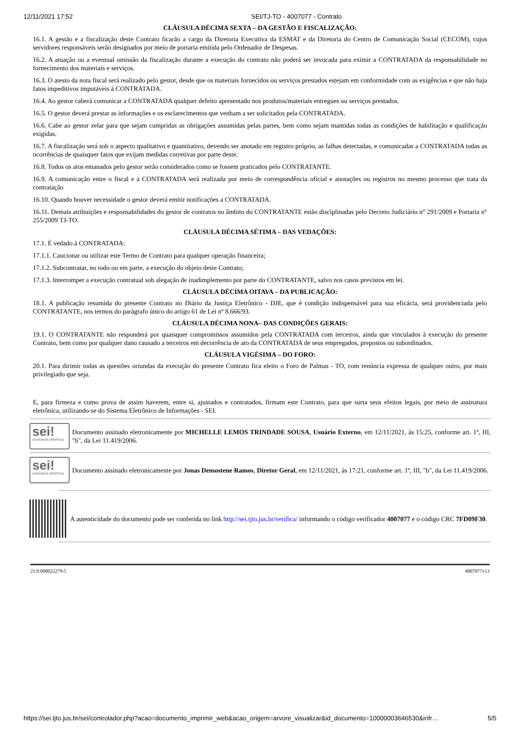12/11/2021 17:52 SEI/TJ-TO - 4007077 - Contrato
CLÁUSULA DÉCIMA SEXTA – DA GESTÃO E FISCALIZAÇÃO:
16.1. A gestão e a fiscalização deste Contrato ficarão a cargo da Diretoria Executiva da ESMAT e da Diretoria do Centro de Comunicação Social (CECOM), cujos servidores responsáveis serão designados por meio de portaria emitida pelo Ordenador de Despesas.
16.2. A atuação ou a eventual omissão da fiscalização durante a execução do contrato não poderá ser invocada para eximir a CONTRATADA da responsabilidade no fornecimento dos materiais e serviços.
16.3. O atesto da nota fiscal será realizado pelo gestor, desde que os materiais fornecidos ou serviços prestados estejam em conformidade com as exigências e que não haja fatos impeditivos imputáveis à CONTRATADA.
16.4. Ao gestor caberá comunicar a CONTRATADA qualquer defeito apresentado nos produtos/materiais entregues ou serviços prestados.
16.5. O gestor deverá prestar as informações e os esclarecimentos que venham a ser solicitados pela CONTRATADA.
16.6. Cabe ao gestor zelar para que sejam cumpridas as obrigações assumidas pelas partes, bem como sejam mantidas todas as condições de habilitação e qualificação exigidas.
16.7. A fiscalização será sob o aspecto qualitativo e quantitativo, devendo ser anotado em registro próprio, as falhas detectadas, e comunicadas a CONTRATADA todas as ocorrências de quaisquer fatos que exijam medidas corretivas por parte deste.
16.8. Todos os atos emanados pelo gestor serão considerados como se fossem praticados pelo CONTRATANTE.
16.9. A comunicação entre o fiscal e a CONTRATADA será realizada por meio de correspondência oficial e anotações ou registros no mesmo processo que trata da contratação
16.10. Quando houver necessidade o gestor deverá emitir notificações a CONTRATADA.
16.11. Demais atribuições e responsabilidades do gestor de contratos no âmbito do CONTRATANTE estão disciplinadas pelo Decreto Judiciário n° 291/2009 e Portaria n° 255/2009 TJ-TO.
CLÁUSULA DÉCIMA SÉTIMA – DAS VEDAÇÕES:
17.1. É vedado à CONTRATADA:
17.1.1. Caucionar ou utilizar este Termo de Contrato para qualquer operação financeira;
17.1.2. Subcontratar, no todo ou em parte, a execução do objeto deste Contrato;
17.1.3. Interromper a execução contratual sob alegação de inadimplemento por parte do CONTRATANTE, salvo nos casos previstos em lei.
CLÁUSULA DÉCIMA OITAVA – DA PUBLICAÇÃO:
18.1. A publicação resumida do presente Contrato no Diário da Justiça Eletrônico - DJE, que é condição indispensável para sua eficácia, será providenciada pelo CONTRATANTE, nos termos do parágrafo único do artigo 61 de Lei nº 8.666/93.
CLÁUSULA DÉCIMA NONA– DAS CONDIÇÕES GERAIS:
19.1. O CONTRATANTE não responderá por quaisquer compromissos assumidos pela CONTRATADA com terceiros, ainda que vinculados à execução do presente Contrato, bem como por qualquer dano causado a terceiros em decorrência de ato da CONTRATADA de seus empregados, prepostos ou subordinados.
CLÁUSULA VIGÉSIMA – DO FORO:
20.1. Para dirimir todas as questões oriundas da execução do presente Contrato fica eleito o Foro de Palmas - TO, com renúncia expressa de qualquer outro, por mais privilegiado que seja.
E, para firmeza e como prova de assim haverem, entre si, ajustados e contratados, firmam este Contrato, para que surta seus efeitos legais, por meio de assinatura eletrônica, utilizando-se do Sistema Eletrônico de Informações - SEI.
sei!
assinatura eletrônica
Documento assinado eletronicamente por MICHELLE LEMOS TRINDADE SOUSA, Usuário Externo, em 12/11/2021, às 15:25, conforme art. 1º, III, "b", da Lei 11.419/2006.
sei!
assinatura eletrônica
Documento assinado eletronicamente por Jonas Demostene Ramos, Diretor Geral, em 12/11/2021, às 17:21, conforme art. 1º, III, "b", da Lei 11.419/2006.
A autenticidade do documento pode ser conferida no link http://sei.tjto.jus.br/verifica/ informando o código verificador 4007077 e o código CRC 7FD09F30.
21.0.000022279-5 4007077v13
https://sei.tjto.jus.br/sei/controlador.php?acao=documento_imprimir_web&acao_origem=arvore_visualizar&id_documento=10000003646530&infr… 5/5